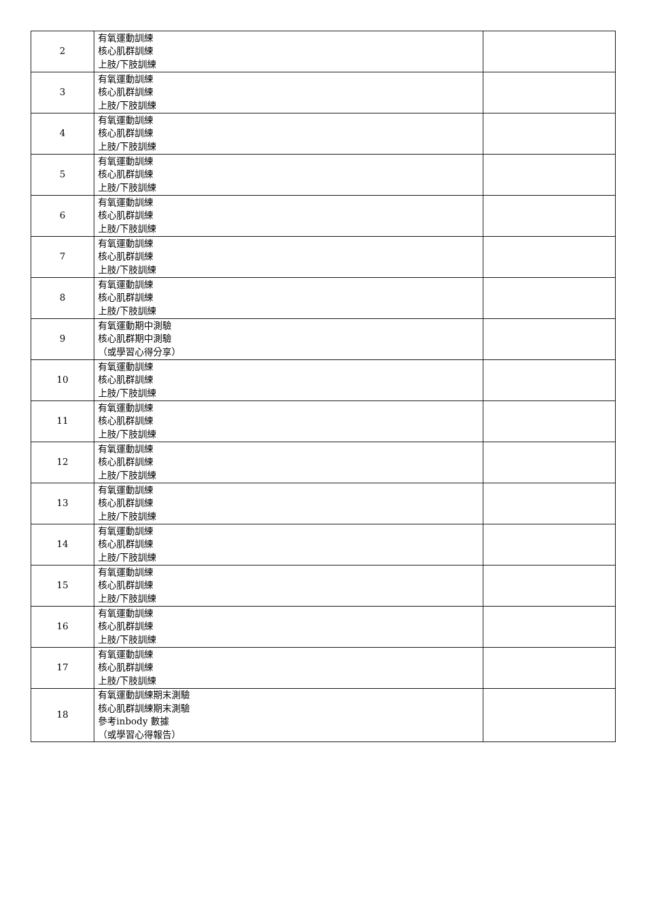| 2 | 有氧運動訓練 核心肌群訓練 上肢/下肢訓練 | |
| 3 | 有氧運動訓練 核心肌群訓練 上肢/下肢訓練 | |
| 4 | 有氧運動訓練 核心肌群訓練 上肢/下肢訓練 | |
| 5 | 有氧運動訓練 核心肌群訓練 上肢/下肢訓練 | |
| 6 | 有氧運動訓練 核心肌群訓練 上肢/下肢訓練 | |
| 7 | 有氧運動訓練 核心肌群訓練 上肢/下肢訓練 | |
| 8 | 有氧運動訓練 核心肌群訓練 上肢/下肢訓練 | |
| 9 | 有氧運動期中測驗 核心肌群期中測驗 （或學習心得分享） | |
| 10 | 有氧運動訓練 核心肌群訓練 上肢/下肢訓練 | |
| 11 | 有氧運動訓練 核心肌群訓練 上肢/下肢訓練 | |
| 12 | 有氧運動訓練 核心肌群訓練 上肢/下肢訓練 | |
| 13 | 有氧運動訓練 核心肌群訓練 上肢/下肢訓練 | |
| 14 | 有氧運動訓練 核心肌群訓練 上肢/下肢訓練 | |
| 15 | 有氧運動訓練 核心肌群訓練 上肢/下肢訓練 | |
| 16 | 有氧運動訓練 核心肌群訓練 上肢/下肢訓練 | |
| 17 | 有氧運動訓練 核心肌群訓練 上肢/下肢訓練 | |
| 18 | 有氧運動訓練期末測驗 核心肌群訓練期末測驗 參考inbody 數據 （或學習心得報告） | |